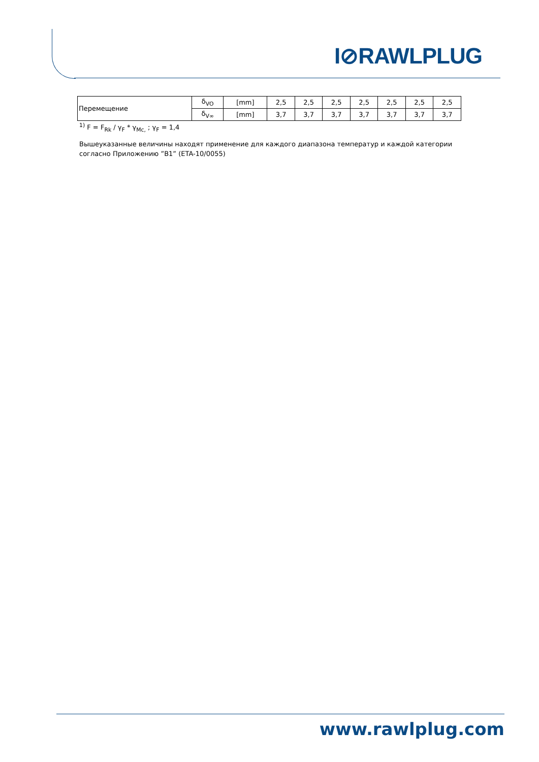I⊘RAWLPLUG
| Перемещение | δ<sub>VO</sub> | [mm] | 2,5 | 2,5 | 2,5 | 2,5 | 2,5 | 2,5 | 2,5 |
| | δ<sub>V∞</sub> | [mm] | 3,7 | 3,7 | 3,7 | 3,7 | 3,7 | 3,7 | 3,7 |
<sup>1)</sup> F = F<sub>Rk</sub> / γ<sub>F</sub> * γ<sub>Mc,</sub> ; γ<sub>F</sub> = 1,4
Вышеуказанные величины находят применение для каждого диапазона температур и каждой категории согласно Приложению ”B1” (ETA-10/0055)
www.rawlplug.com